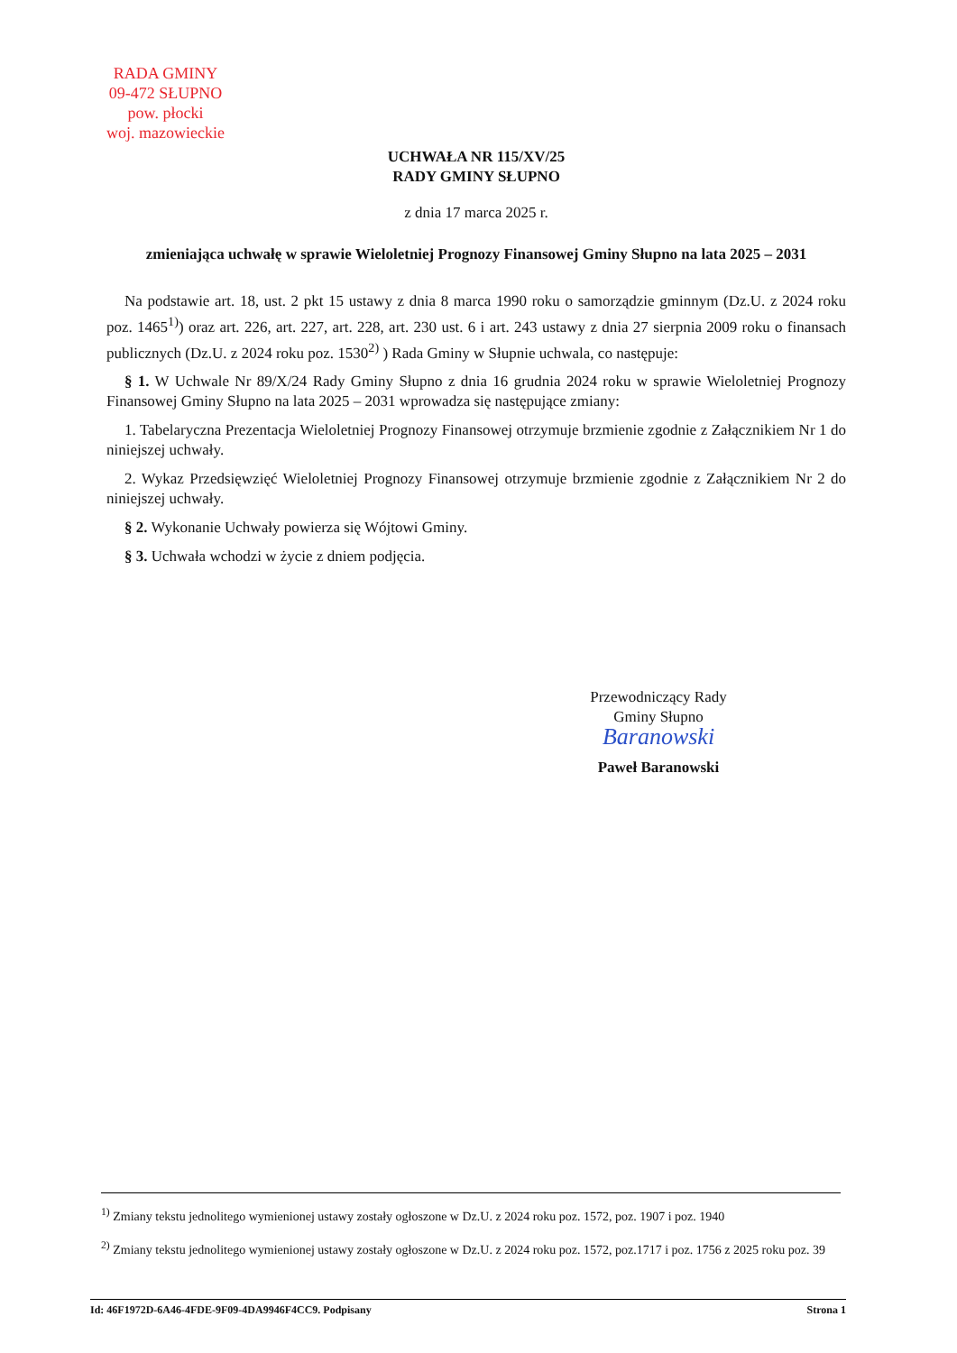RADA GMINY
09-472 SŁUPNO
pow. płocki
woj. mazowieckie
UCHWAŁA NR 115/XV/25
RADY GMINY SŁUPNO
z dnia 17 marca 2025 r.
zmieniająca uchwałę w sprawie Wieloletniej Prognozy Finansowej Gminy Słupno na lata 2025 – 2031
Na podstawie art. 18, ust. 2 pkt 15 ustawy z dnia 8 marca 1990 roku o samorządzie gminnym (Dz.U. z 2024 roku poz. 1465<sup>1)</sup>) oraz art. 226, art. 227, art. 228, art. 230 ust. 6 i art. 243 ustawy z dnia 27 sierpnia 2009 roku o finansach publicznych (Dz.U. z 2024 roku poz. 1530<sup>2)</sup> ) Rada Gminy w Słupnie uchwala, co następuje:
§ 1. W Uchwale Nr 89/X/24 Rady Gminy Słupno z dnia 16 grudnia 2024 roku w sprawie Wieloletniej Prognozy Finansowej Gminy Słupno na lata 2025 – 2031 wprowadza się następujące zmiany:
1. Tabelaryczna Prezentacja Wieloletniej Prognozy Finansowej otrzymuje brzmienie zgodnie z Załącznikiem Nr 1 do niniejszej uchwały.
2. Wykaz Przedsięwzięć Wieloletniej Prognozy Finansowej otrzymuje brzmienie zgodnie z Załącznikiem Nr 2 do niniejszej uchwały.
§ 2. Wykonanie Uchwały powierza się Wójtowi Gminy.
§ 3. Uchwała wchodzi w życie z dniem podjęcia.
Przewodniczący Rady
Gminy Słupno
Baranowski
Paweł Baranowski
<sup>1)</sup> Zmiany tekstu jednolitego wymienionej ustawy zostały ogłoszone w Dz.U. z 2024 roku poz. 1572, poz. 1907 i poz. 1940
<sup>2)</sup> Zmiany tekstu jednolitego wymienionej ustawy zostały ogłoszone w Dz.U. z 2024 roku poz. 1572, poz.1717 i poz. 1756 z 2025 roku poz. 39
Id: 46F1972D-6A46-4FDE-9F09-4DA9946F4CC9. Podpisany Strona 1